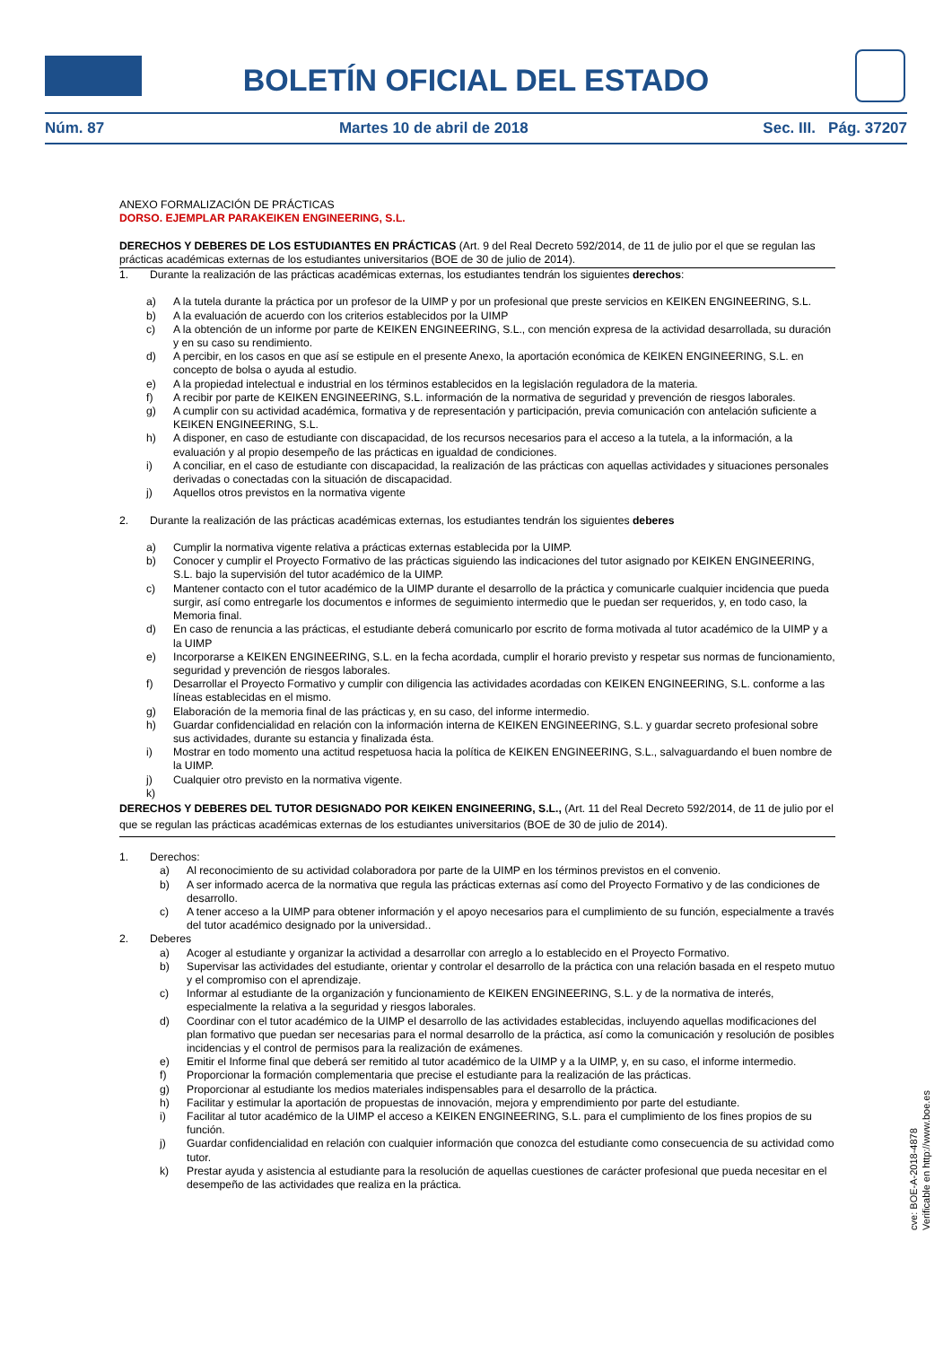BOLETÍN OFICIAL DEL ESTADO
Núm. 87 Martes 10 de abril de 2018 Sec. III. Pág. 37207
ANEXO FORMALIZACIÓN DE PRÁCTICAS
DORSO. EJEMPLAR PARAKEIKEN ENGINEERING, S.L.
DERECHOS Y DEBERES DE LOS ESTUDIANTES EN PRÁCTICAS (Art. 9 del Real Decreto 592/2014, de 11 de julio por el que se regulan las prácticas académicas externas de los estudiantes universitarios (BOE de 30 de julio de 2014).
1. Durante la realización de las prácticas académicas externas, los estudiantes tendrán los siguientes derechos:
a) A la tutela durante la práctica por un profesor de la UIMP y por un profesional que preste servicios en KEIKEN ENGINEERING, S.L.
b) A la evaluación de acuerdo con los criterios establecidos por la UIMP
c) A la obtención de un informe por parte de KEIKEN ENGINEERING, S.L., con mención expresa de la actividad desarrollada, su duración y en su caso su rendimiento.
d) A percibir, en los casos en que así se estipule en el presente Anexo, la aportación económica de KEIKEN ENGINEERING, S.L. en concepto de bolsa o ayuda al estudio.
e) A la propiedad intelectual e industrial en los términos establecidos en la legislación reguladora de la materia.
f) A recibir por parte de KEIKEN ENGINEERING, S.L. información de la normativa de seguridad y prevención de riesgos laborales.
g) A cumplir con su actividad académica, formativa y de representación y participación, previa comunicación con antelación suficiente a KEIKEN ENGINEERING, S.L.
h) A disponer, en caso de estudiante con discapacidad, de los recursos necesarios para el acceso a la tutela, a la información, a la evaluación y al propio desempeño de las prácticas en igualdad de condiciones.
i) A conciliar, en el caso de estudiante con discapacidad, la realización de las prácticas con aquellas actividades y situaciones personales derivadas o conectadas con la situación de discapacidad.
j) Aquellos otros previstos en la normativa vigente
2. Durante la realización de las prácticas académicas externas, los estudiantes tendrán los siguientes deberes
a) Cumplir la normativa vigente relativa a prácticas externas establecida por la UIMP.
b) Conocer y cumplir el Proyecto Formativo de las prácticas siguiendo las indicaciones del tutor asignado por KEIKEN ENGINEERING, S.L. bajo la supervisión del tutor académico de la UIMP.
c) Mantener contacto con el tutor académico de la UIMP durante el desarrollo de la práctica y comunicarle cualquier incidencia que pueda surgir, así como entregarle los documentos e informes de seguimiento intermedio que le puedan ser requeridos, y, en todo caso, la Memoria final.
d) En caso de renuncia a las prácticas, el estudiante deberá comunicarlo por escrito de forma motivada al tutor académico de la UIMP y a la UIMP
e) Incorporarse a KEIKEN ENGINEERING, S.L. en la fecha acordada, cumplir el horario previsto y respetar sus normas de funcionamiento, seguridad y prevención de riesgos laborales.
f) Desarrollar el Proyecto Formativo y cumplir con diligencia las actividades acordadas con KEIKEN ENGINEERING, S.L. conforme a las líneas establecidas en el mismo.
g) Elaboración de la memoria final de las prácticas y, en su caso, del informe intermedio.
h) Guardar confidencialidad en relación con la información interna de KEIKEN ENGINEERING, S.L. y guardar secreto profesional sobre sus actividades, durante su estancia y finalizada ésta.
i) Mostrar en todo momento una actitud respetuosa hacia la política de KEIKEN ENGINEERING, S.L., salvaguardando el buen nombre de la UIMP.
j) Cualquier otro previsto en la normativa vigente.
k)
DERECHOS Y DEBERES DEL TUTOR DESIGNADO POR KEIKEN ENGINEERING, S.L., (Art. 11 del Real Decreto 592/2014, de 11 de julio por el que se regulan las prácticas académicas externas de los estudiantes universitarios (BOE de 30 de julio de 2014).
1. Derechos:
a) Al reconocimiento de su actividad colaboradora por parte de la UIMP en los términos previstos en el convenio.
b) A ser informado acerca de la normativa que regula las prácticas externas así como del Proyecto Formativo y de las condiciones de desarrollo.
c) A tener acceso a la UIMP para obtener información y el apoyo necesarios para el cumplimiento de su función, especialmente a través del tutor académico designado por la universidad..
2. Deberes
a) Acoger al estudiante y organizar la actividad a desarrollar con arreglo a lo establecido en el Proyecto Formativo.
b) Supervisar las actividades del estudiante, orientar y controlar el desarrollo de la práctica con una relación basada en el respeto mutuo y el compromiso con el aprendizaje.
c) Informar al estudiante de la organización y funcionamiento de KEIKEN ENGINEERING, S.L. y de la normativa de interés, especialmente la relativa a la seguridad y riesgos laborales.
d) Coordinar con el tutor académico de la UIMP el desarrollo de las actividades establecidas, incluyendo aquellas modificaciones del plan formativo que puedan ser necesarias para el normal desarrollo de la práctica, así como la comunicación y resolución de posibles incidencias y el control de permisos para la realización de exámenes.
e) Emitir el Informe final que deberá ser remitido al tutor académico de la UIMP y a la UIMP, y, en su caso, el informe intermedio.
f) Proporcionar la formación complementaria que precise el estudiante para la realización de las prácticas.
g) Proporcionar al estudiante los medios materiales indispensables para el desarrollo de la práctica.
h) Facilitar y estimular la aportación de propuestas de innovación, mejora y emprendimiento por parte del estudiante.
i) Facilitar al tutor académico de la UIMP el acceso a KEIKEN ENGINEERING, S.L. para el cumplimiento de los fines propios de su función.
j) Guardar confidencialidad en relación con cualquier información que conozca del estudiante como consecuencia de su actividad como tutor.
k) Prestar ayuda y asistencia al estudiante para la resolución de aquellas cuestiones de carácter profesional que pueda necesitar en el desempeño de las actividades que realiza en la práctica.
cve: BOE-A-2018-4878
Verificable en http://www.boe.es